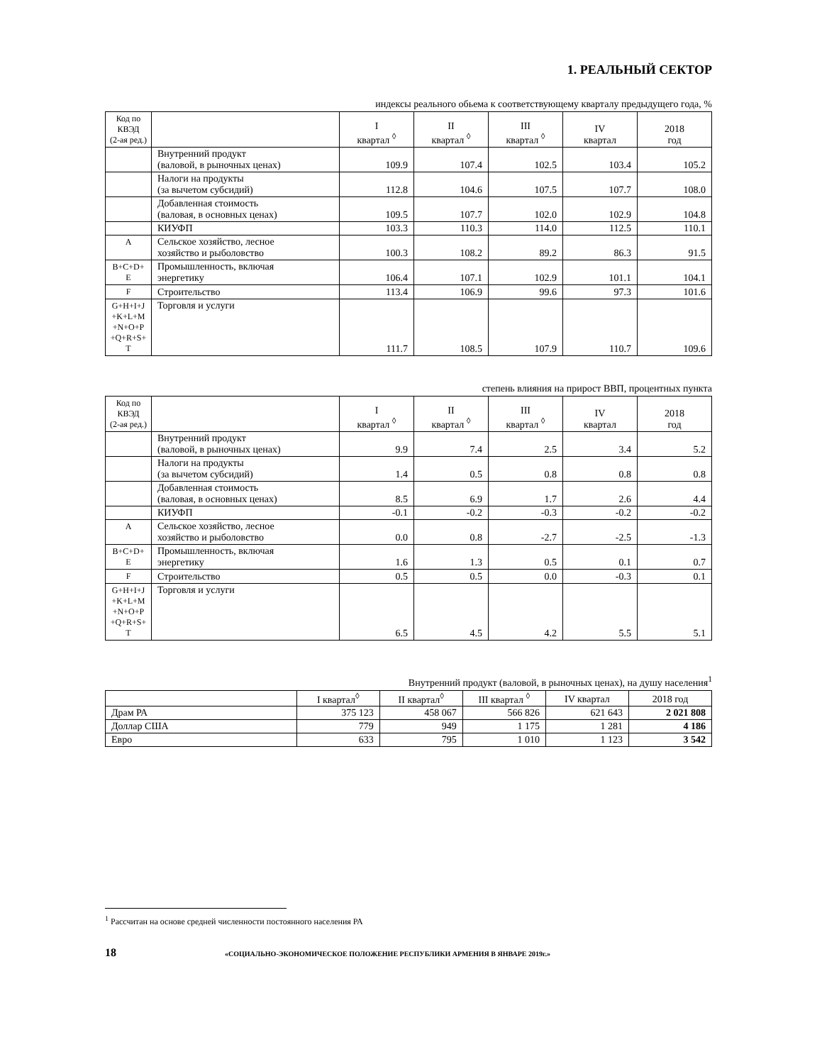1. РЕАЛЬНЫЙ СЕКТОР
индексы реального обьема к соответствующему кварталу предыдущего года, %
| Код по КВЭД (2-ая ред.) | | I квартал <sup>◊</sup> | II квартал <sup>◊</sup> | III квартал <sup>◊</sup> | IV квартал | 2018 год |
| --- | --- | --- | --- | --- | --- | --- |
| | Внутренний продукт (валовой, в рыночных ценах) | 109.9 | 107.4 | 102.5 | 103.4 | 105.2 |
| | Налоги на продукты (за вычетом субсидий) | 112.8 | 104.6 | 107.5 | 107.7 | 108.0 |
| | Добавленная стоимость (валовая, в основных ценах) | 109.5 | 107.7 | 102.0 | 102.9 | 104.8 |
| | КИУФП | 103.3 | 110.3 | 114.0 | 112.5 | 110.1 |
| A | Сельское хозяйство, лесное хозяйство и рыболовство | 100.3 | 108.2 | 89.2 | 86.3 | 91.5 |
| B+C+D+ E | Промышленность, включая энергетику | 106.4 | 107.1 | 102.9 | 101.1 | 104.1 |
| F | Строительство | 113.4 | 106.9 | 99.6 | 97.3 | 101.6 |
| G+H+I+J +K+L+M +N+O+P +Q+R+S+ T | Торговля и услуги | 111.7 | 108.5 | 107.9 | 110.7 | 109.6 |
степень влияния на прирост ВВП, процентных пункта
| Код по КВЭД (2-ая ред.) | | I квартал <sup>◊</sup> | II квартал <sup>◊</sup> | III квартал <sup>◊</sup> | IV квартал | 2018 год |
| --- | --- | --- | --- | --- | --- | --- |
| | Внутренний продукт (валовой, в рыночных ценах) | 9.9 | 7.4 | 2.5 | 3.4 | 5.2 |
| | Налоги на продукты (за вычетом субсидий) | 1.4 | 0.5 | 0.8 | 0.8 | 0.8 |
| | Добавленная стоимость (валовая, в основных ценах) | 8.5 | 6.9 | 1.7 | 2.6 | 4.4 |
| | КИУФП | -0.1 | -0.2 | -0.3 | -0.2 | -0.2 |
| A | Сельское хозяйство, лесное хозяйство и рыболовство | 0.0 | 0.8 | -2.7 | -2.5 | -1.3 |
| B+C+D+ E | Промышленность, включая энергетику | 1.6 | 1.3 | 0.5 | 0.1 | 0.7 |
| F | Строительство | 0.5 | 0.5 | 0.0 | -0.3 | 0.1 |
| G+H+I+J +K+L+M +N+O+P +Q+R+S+ T | Торговля и услуги | 6.5 | 4.5 | 4.2 | 5.5 | 5.1 |
Внутренний продукт (валовой, в рыночных ценах), на душу населения<sup>1</sup>
| | I квартал<sup>◊</sup> | II квартал<sup>◊</sup> | III квартал <sup>◊</sup> | IV квартал | 2018 год |
| --- | --- | --- | --- | --- | --- |
| Драм РА | 375 123 | 458 067 | 566 826 | 621 643 | 2 021 808 |
| Доллар США | 779 | 949 | 1 175 | 1 281 | 4 186 |
| Евро | 633 | 795 | 1 010 | 1 123 | 3 542 |
<sup>1</sup> Рассчитан на основе средней численности постоянного населения РА
18 «СОЦИАЛЬНО-ЭКОНОМИЧЕСКОЕ ПОЛОЖЕНИЕ РЕСПУБЛИКИ АРМЕНИЯ В ЯНВАРЕ 2019г.»